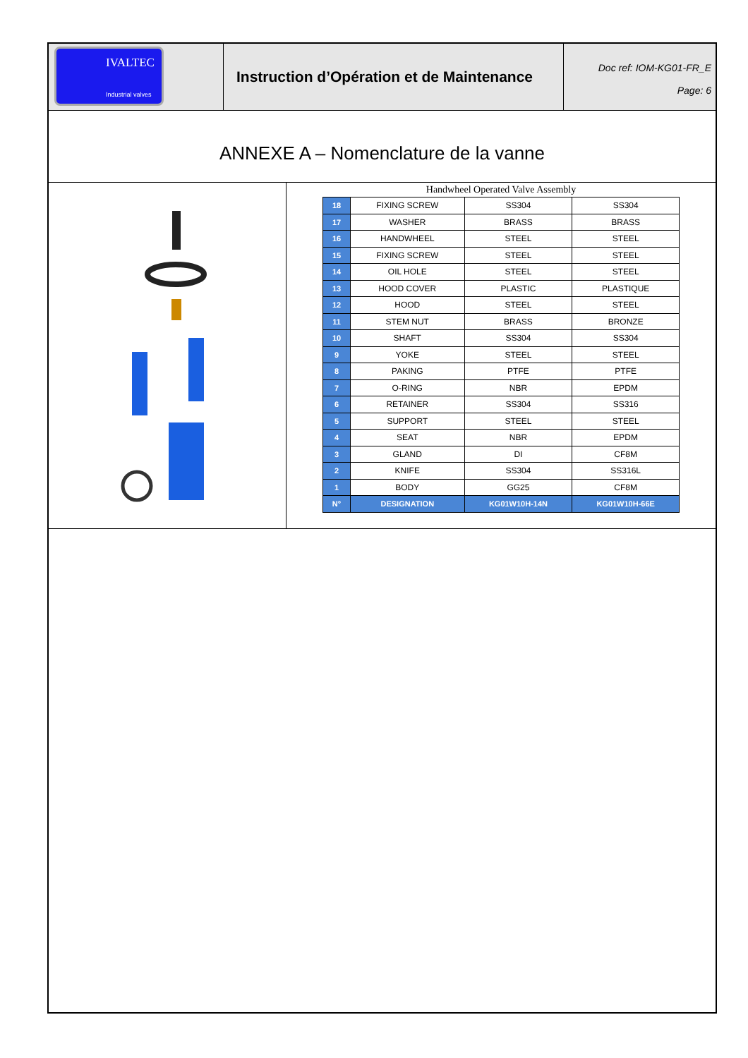IVALTEC
Industrial valves
Instruction d’Opération et de Maintenance
Doc ref: IOM-KG01-FR_E
Page: 6
ANNEXE A – Nomenclature de la vanne
Handwheel Operated Valve Assembly
| 18 | FIXING SCREW | SS304 | SS304 |
| 17 | WASHER | BRASS | BRASS |
| 16 | HANDWHEEL | STEEL | STEEL |
| 15 | FIXING SCREW | STEEL | STEEL |
| 14 | OIL HOLE | STEEL | STEEL |
| 13 | HOOD COVER | PLASTIC | PLASTIQUE |
| 12 | HOOD | STEEL | STEEL |
| 11 | STEM NUT | BRASS | BRONZE |
| 10 | SHAFT | SS304 | SS304 |
| 9 | YOKE | STEEL | STEEL |
| 8 | PAKING | PTFE | PTFE |
| 7 | O-RING | NBR | EPDM |
| 6 | RETAINER | SS304 | SS316 |
| 5 | SUPPORT | STEEL | STEEL |
| 4 | SEAT | NBR | EPDM |
| 3 | GLAND | DI | CF8M |
| 2 | KNIFE | SS304 | SS316L |
| 1 | BODY | GG25 | CF8M |
| N° | DESIGNATION | KG01W10H-14N | KG01W10H-66E |